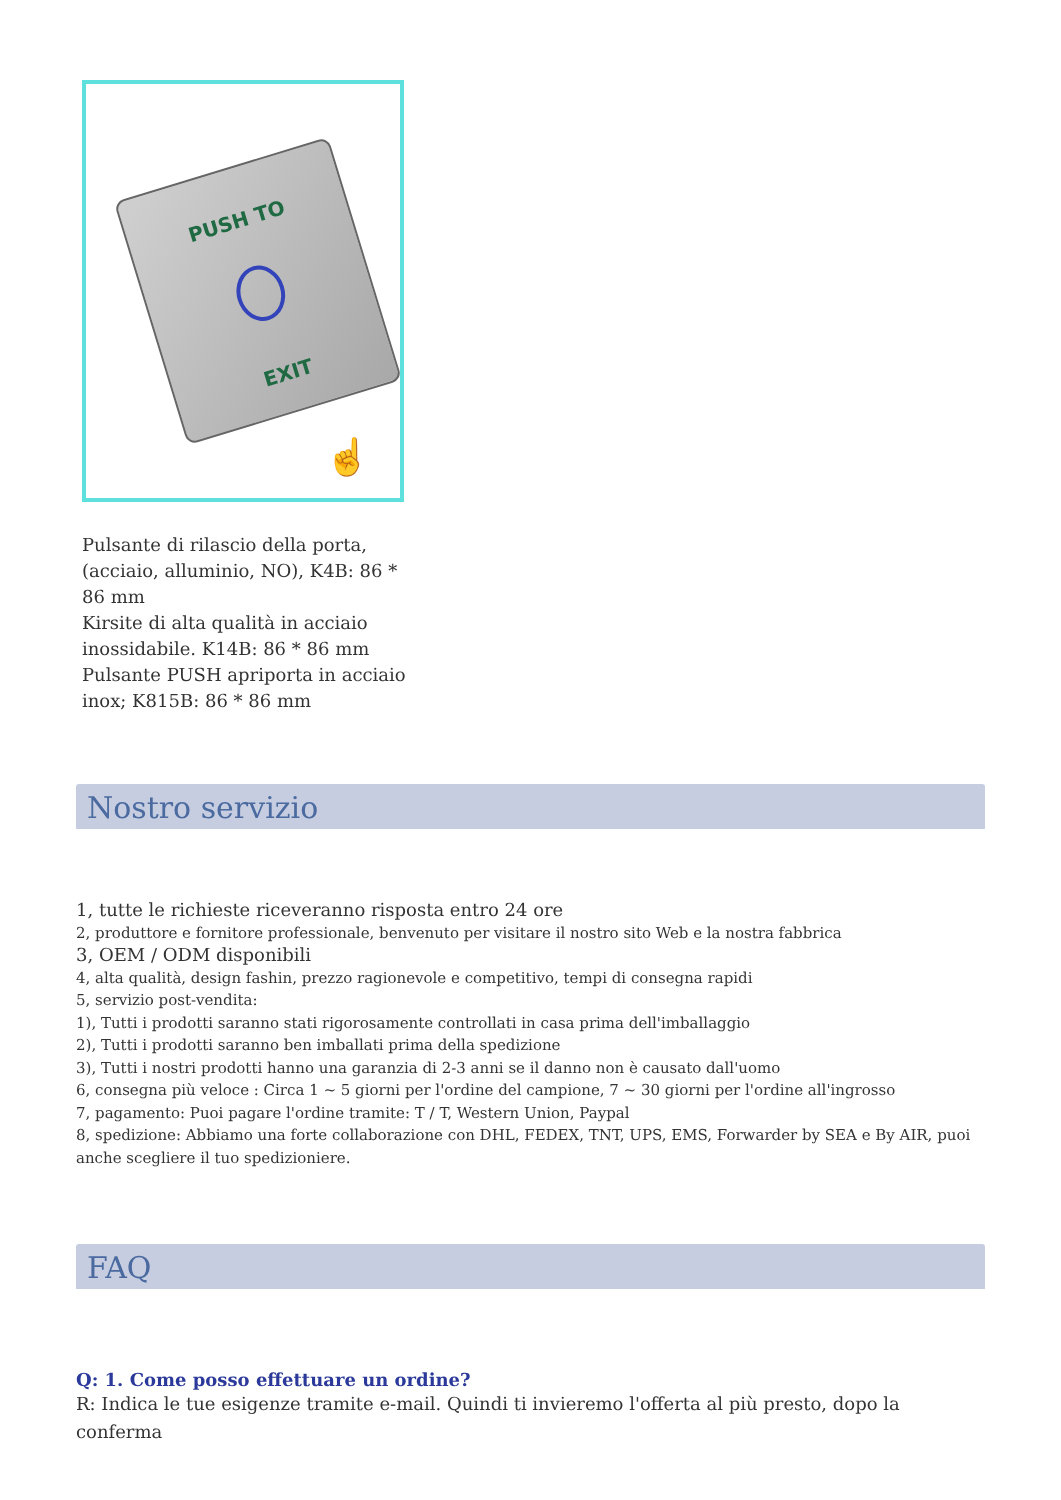PUSH TO
EXIT
☝
Pulsante di rilascio della porta, (acciaio, alluminio, NO), K4B: 86 * 86 mm
Kirsite di alta qualità in acciaio inossidabile. K14B: 86 * 86 mm
Pulsante PUSH apriporta in acciaio inox; K815B: 86 * 86 mm
Nostro servizio
1, tutte le richieste riceveranno risposta entro 24 ore
2, produttore e fornitore professionale, benvenuto per visitare il nostro sito Web e la nostra fabbrica
3, OEM / ODM disponibili
4, alta qualità, design fashin, prezzo ragionevole e competitivo, tempi di consegna rapidi
5, servizio post-vendita:
1), Tutti i prodotti saranno stati rigorosamente controllati in casa prima dell'imballaggio
2), Tutti i prodotti saranno ben imballati prima della spedizione
3), Tutti i nostri prodotti hanno una garanzia di 2-3 anni se il danno non è causato dall'uomo
6, consegna più veloce : Circa 1 ~ 5 giorni per l'ordine del campione, 7 ~ 30 giorni per l'ordine all'ingrosso
7, pagamento: Puoi pagare l'ordine tramite: T / T, Western Union, Paypal
8, spedizione: Abbiamo una forte collaborazione con DHL, FEDEX, TNT, UPS, EMS, Forwarder by SEA e By AIR, puoi anche scegliere il tuo spedizioniere.
FAQ
Q: 1. Come posso effettuare un ordine?
R: Indica le tue esigenze tramite e-mail. Quindi ti invieremo l'offerta al più presto, dopo la conferma